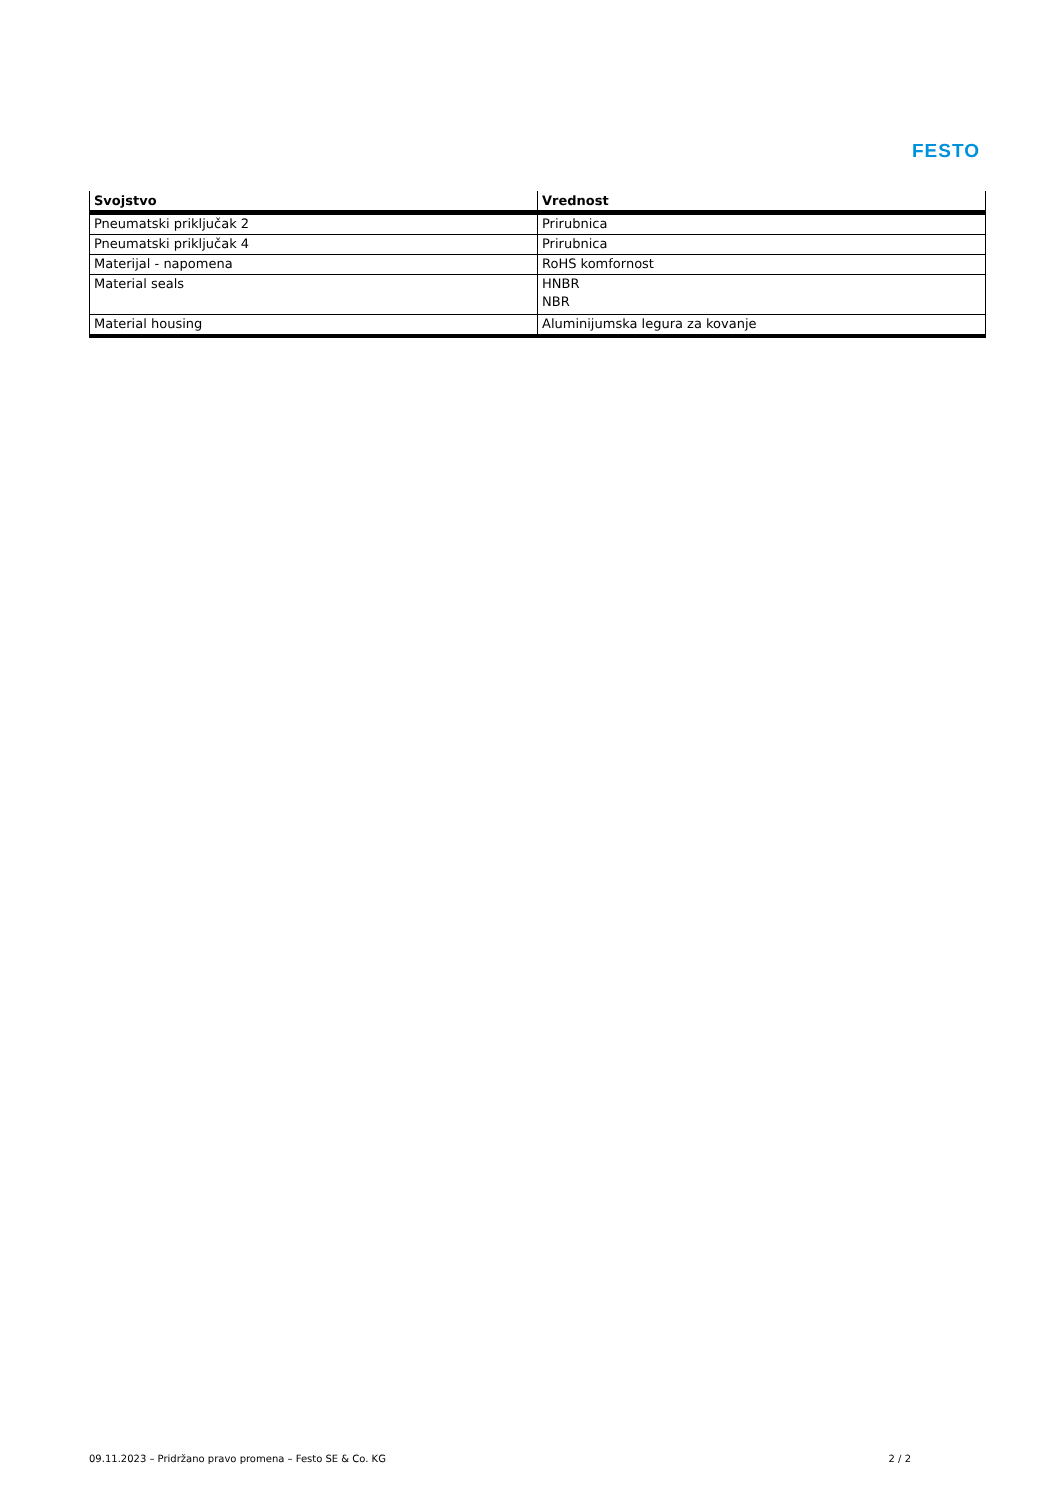FESTO
| Svojstvo | Vrednost |
| --- | --- |
| Pneumatski priključak 2 | Prirubnica |
| Pneumatski priključak 4 | Prirubnica |
| Materijal - napomena | RoHS komfornost |
| Material seals | HNBR NBR |
| Material housing | Aluminijumska legura za kovanje |
09.11.2023 – Pridržano pravo promena – Festo SE & Co. KG 2 / 2